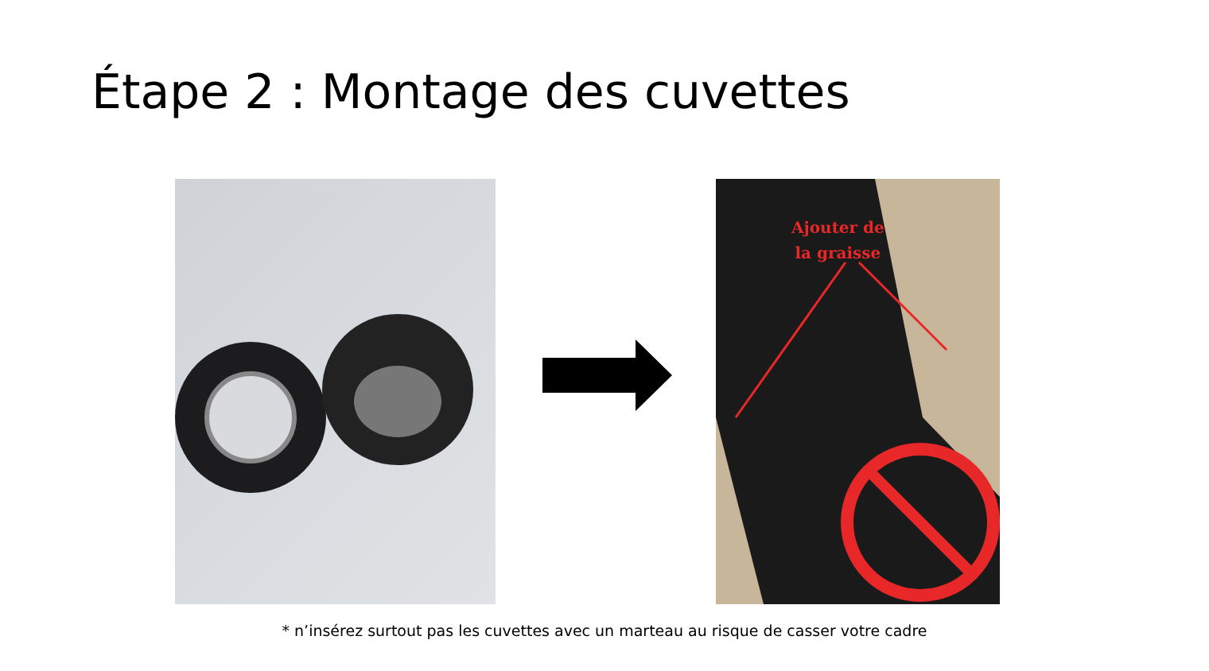Étape 2 : Montage des cuvettes
Ajouter de
la graisse
* n’insérez surtout pas les cuvettes avec un marteau au risque de casser votre cadre